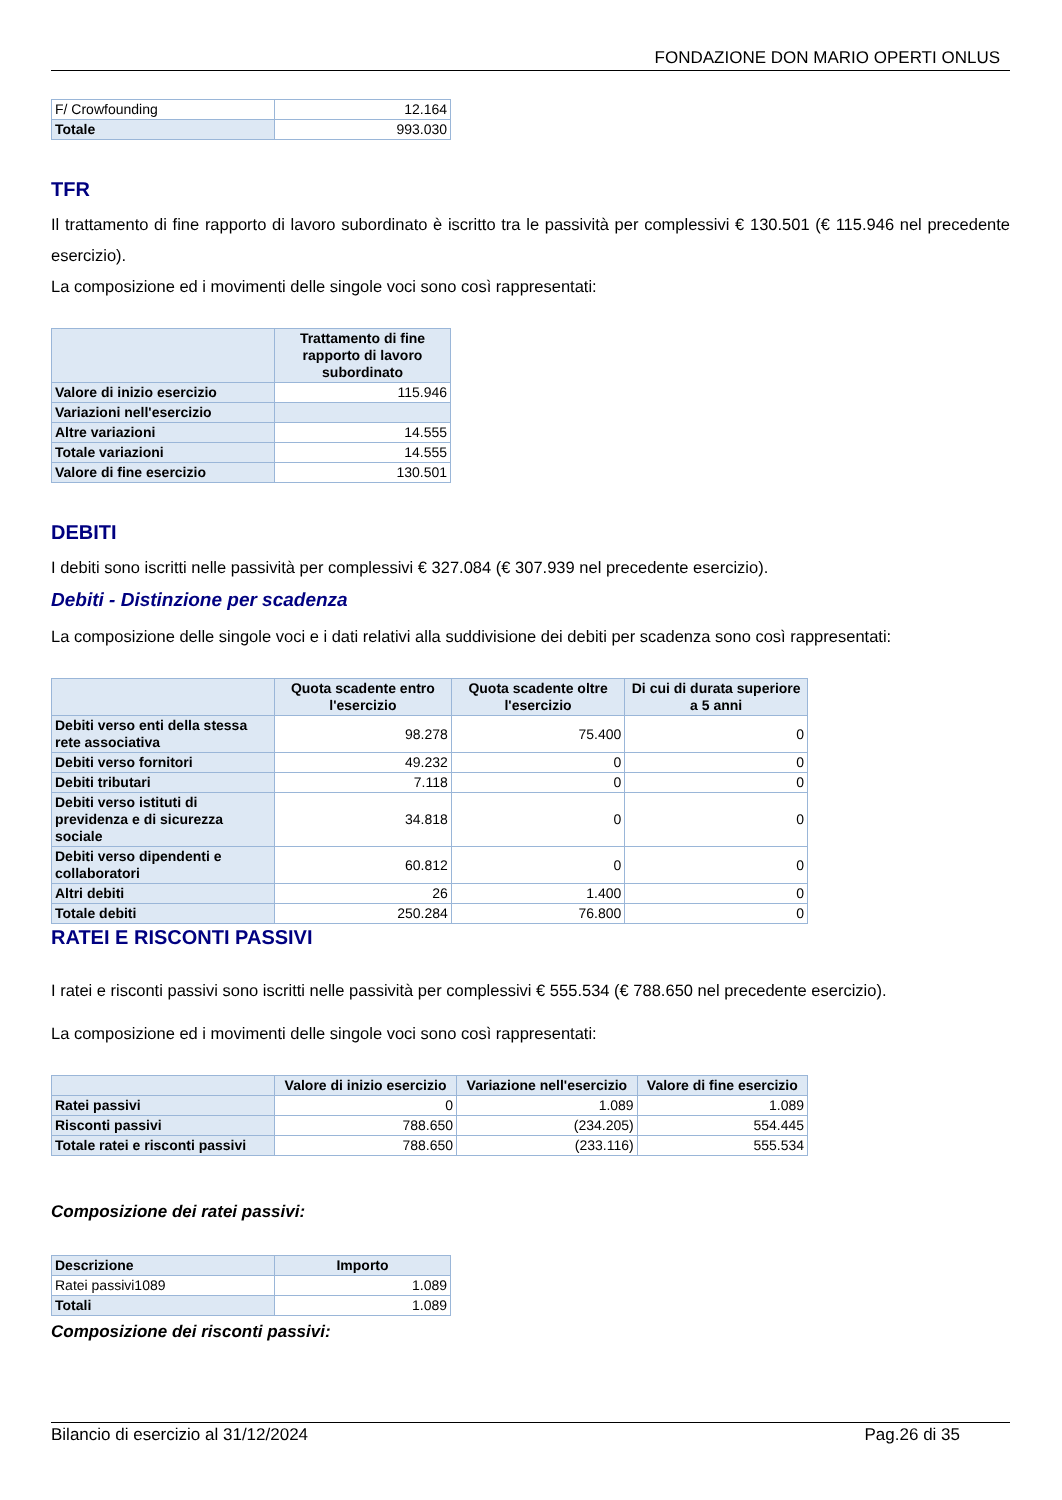FONDAZIONE DON MARIO OPERTI ONLUS
| F/ Crowfounding | 12.164 |
| Totale | 993.030 |
TFR
Il trattamento di fine rapporto di lavoro subordinato è iscritto tra le passività per complessivi € 130.501 (€ 115.946 nel precedente esercizio).
La composizione ed i movimenti delle singole voci sono così rappresentati:
| | Trattamento di fine rapporto di lavoro subordinato |
| --- | --- |
| Valore di inizio esercizio | 115.946 |
| Variazioni nell'esercizio | |
| Altre variazioni | 14.555 |
| Totale variazioni | 14.555 |
| Valore di fine esercizio | 130.501 |
DEBITI
I debiti sono iscritti nelle passività per complessivi € 327.084 (€ 307.939 nel precedente esercizio).
Debiti - Distinzione per scadenza
La composizione delle singole voci e i dati relativi alla suddivisione dei debiti per scadenza sono così rappresentati:
| | Quota scadente entro l'esercizio | Quota scadente oltre l'esercizio | Di cui di durata superiore a 5 anni |
| --- | --- | --- | --- |
| Debiti verso enti della stessa rete associativa | 98.278 | 75.400 | 0 |
| Debiti verso fornitori | 49.232 | 0 | 0 |
| Debiti tributari | 7.118 | 0 | 0 |
| Debiti verso istituti di previdenza e di sicurezza sociale | 34.818 | 0 | 0 |
| Debiti verso dipendenti e collaboratori | 60.812 | 0 | 0 |
| Altri debiti | 26 | 1.400 | 0 |
| Totale debiti | 250.284 | 76.800 | 0 |
RATEI E RISCONTI PASSIVI
I ratei e risconti passivi sono iscritti nelle passività per complessivi € 555.534 (€ 788.650 nel precedente esercizio).
La composizione ed i movimenti delle singole voci sono così rappresentati:
| | Valore di inizio esercizio | Variazione nell'esercizio | Valore di fine esercizio |
| --- | --- | --- | --- |
| Ratei passivi | 0 | 1.089 | 1.089 |
| Risconti passivi | 788.650 | (234.205) | 554.445 |
| Totale ratei e risconti passivi | 788.650 | (233.116) | 555.534 |
Composizione dei ratei passivi:
| Descrizione | Importo |
| --- | --- |
| Ratei passivi1089 | 1.089 |
| Totali | 1.089 |
Composizione dei risconti passivi:
Bilancio di esercizio al 31/12/2024 Pag.26 di 35